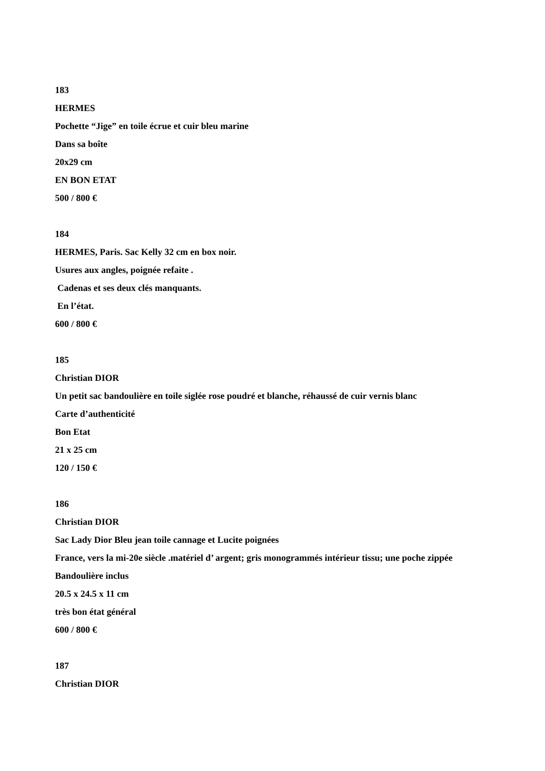183
HERMES
Pochette “Jige” en toile écrue et cuir bleu marine
Dans sa boîte
20x29 cm
EN BON ETAT
500 / 800 €
184
HERMES, Paris. Sac Kelly 32 cm en box noir.
Usures aux angles, poignée refaite .
Cadenas et ses deux clés manquants.
En l’état.
600 / 800 €
185
Christian DIOR
Un petit sac bandoulière en toile siglée rose poudré et blanche, réhaussé de cuir vernis blanc
Carte d’authenticité
Bon Etat
21 x 25 cm
120 / 150 €
186
Christian DIOR
Sac Lady Dior Bleu jean toile cannage et Lucite poignées
France, vers la mi-20e siècle .matériel d’ argent; gris monogrammés intérieur tissu; une poche zippée
Bandoulière inclus
20.5 x 24.5 x 11 cm
très bon état général
600 / 800 €
187
Christian DIOR